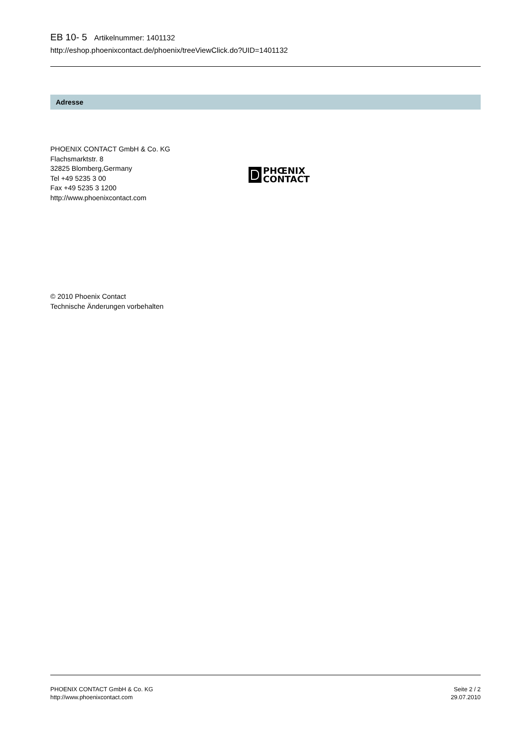EB 10- 5 Artikelnummer: 1401132
http://eshop.phoenixcontact.de/phoenix/treeViewClick.do?UID=1401132
Adresse
PHOENIX CONTACT GmbH & Co. KG
Flachsmarktstr. 8
32825 Blomberg,Germany
Tel +49 5235 3 00
Fax +49 5235 3 1200
http://www.phoenixcontact.com
PHŒNIX
CONTACT
© 2010 Phoenix Contact
Technische Änderungen vorbehalten
PHOENIX CONTACT GmbH & Co. KG
http://www.phoenixcontact.com
Seite 2 / 2
29.07.2010